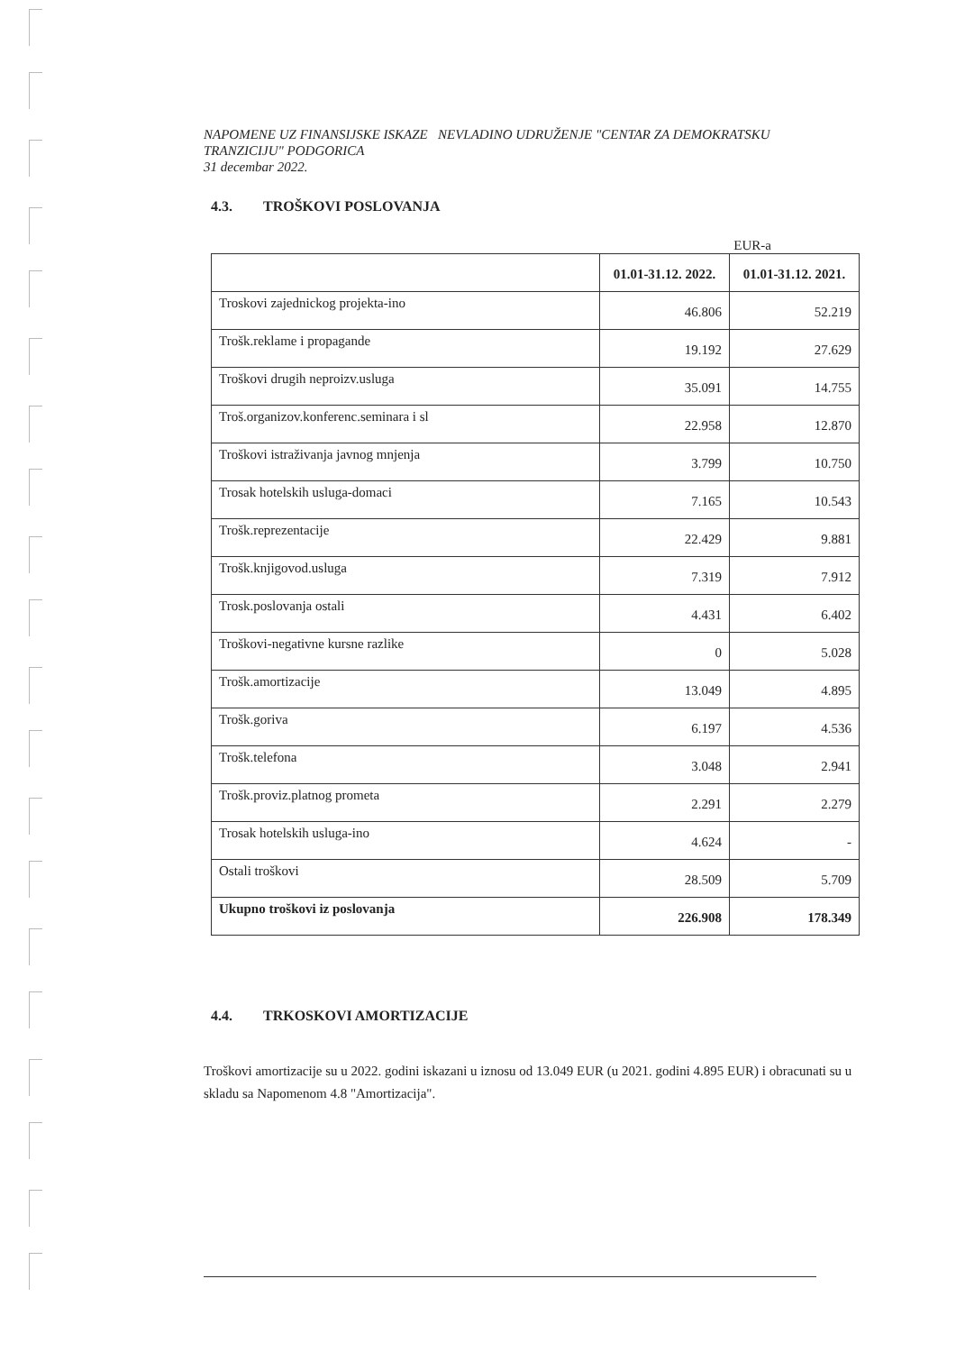NAPOMENE UZ FINANSIJSKE ISKAZE NEVLADINO UDRUŽENJE "CENTAR ZA DEMOKRATSKU
TRANZICIJU" PODGORICA
31 decembar 2022.
4.3. TROŠKOVI POSLOVANJA
EUR-a
| | 01.01-31.12. 2022. | 01.01-31.12. 2021. |
| --- | --- | --- |
| Troskovi zajednickog projekta-ino | 46.806 | 52.219 |
| Trošk.reklame i propagande | 19.192 | 27.629 |
| Troškovi drugih neproizv.usluga | 35.091 | 14.755 |
| Troš.organizov.konferenc.seminara i sl | 22.958 | 12.870 |
| Troškovi istraživanja javnog mnjenja | 3.799 | 10.750 |
| Trosak hotelskih usluga-domaci | 7.165 | 10.543 |
| Trošk.reprezentacije | 22.429 | 9.881 |
| Trošk.knjigovod.usluga | 7.319 | 7.912 |
| Trosk.poslovanja ostali | 4.431 | 6.402 |
| Troškovi-negativne kursne razlike | 0 | 5.028 |
| Trošk.amortizacije | 13.049 | 4.895 |
| Trošk.goriva | 6.197 | 4.536 |
| Trošk.telefona | 3.048 | 2.941 |
| Trošk.proviz.platnog prometa | 2.291 | 2.279 |
| Trosak hotelskih usluga-ino | 4.624 | - |
| Ostali troškovi | 28.509 | 5.709 |
| Ukupno troškovi iz poslovanja | 226.908 | 178.349 |
4.4. TRKOSKOVI AMORTIZACIJE
Troškovi amortizacije su u 2022. godini iskazani u iznosu od 13.049 EUR (u 2021. godini 4.895 EUR) i obracunati su u skladu sa Napomenom 4.8 "Amortizacija".